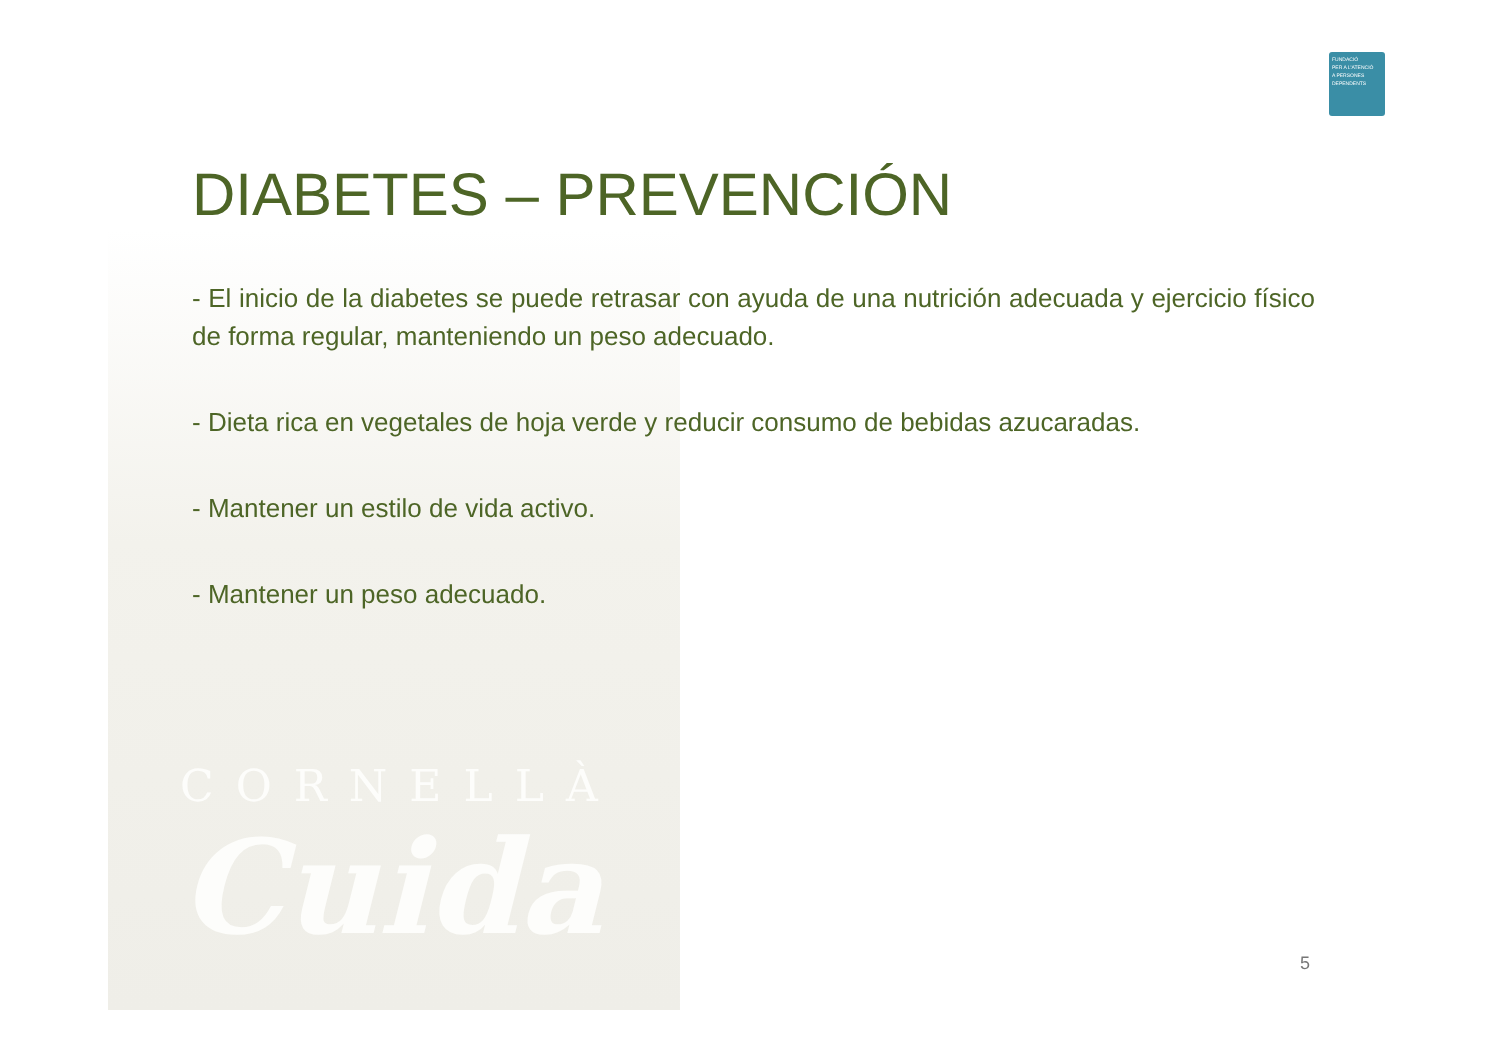FUNDACIÓ
PER A L'ATENCIÓ
A PERSONES
DEPENDENTS
DIABETES – PREVENCIÓN
- El inicio de la diabetes se puede retrasar con ayuda de una nutrición adecuada y ejercicio físico de forma regular, manteniendo un peso adecuado.
- Dieta rica en vegetales de hoja verde y reducir consumo de bebidas azucaradas.
- Mantener un estilo de vida activo.
- Mantener un peso adecuado.
CORNELLÀ
Cuida
5